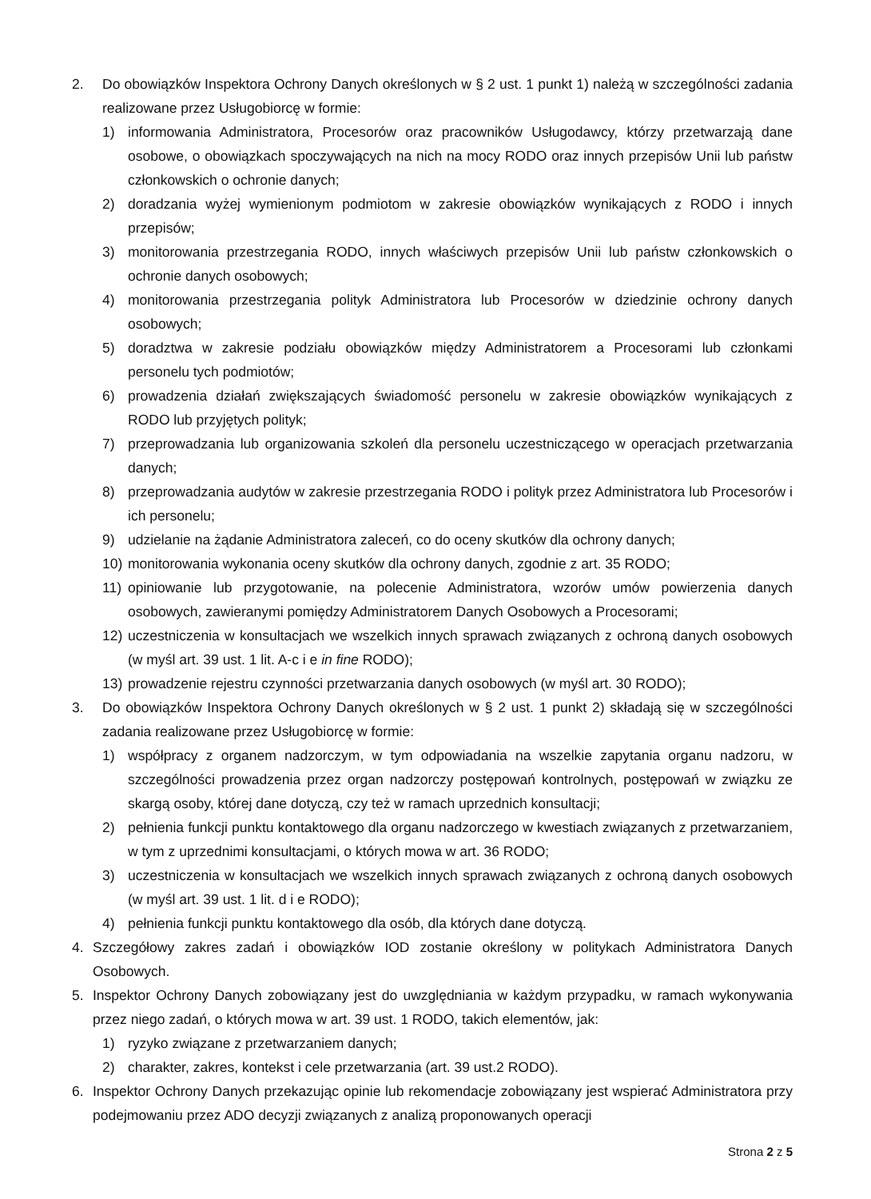2. Do obowiązków Inspektora Ochrony Danych określonych w § 2 ust. 1 punkt 1) należą w szczególności zadania realizowane przez Usługobiorcę w formie:
1) informowania Administratora, Procesorów oraz pracowników Usługodawcy, którzy przetwarzają dane osobowe, o obowiązkach spoczywających na nich na mocy RODO oraz innych przepisów Unii lub państw członkowskich o ochronie danych;
2) doradzania wyżej wymienionym podmiotom w zakresie obowiązków wynikających z RODO i innych przepisów;
3) monitorowania przestrzegania RODO, innych właściwych przepisów Unii lub państw członkowskich o ochronie danych osobowych;
4) monitorowania przestrzegania polityk Administratora lub Procesorów w dziedzinie ochrony danych osobowych;
5) doradztwa w zakresie podziału obowiązków między Administratorem a Procesorami lub członkami personelu tych podmiotów;
6) prowadzenia działań zwiększających świadomość personelu w zakresie obowiązków wynikających z RODO lub przyjętych polityk;
7) przeprowadzania lub organizowania szkoleń dla personelu uczestniczącego w operacjach przetwarzania danych;
8) przeprowadzania audytów w zakresie przestrzegania RODO i polityk przez Administratora lub Procesorów i ich personelu;
9) udzielanie na żądanie Administratora zaleceń, co do oceny skutków dla ochrony danych;
10) monitorowania wykonania oceny skutków dla ochrony danych, zgodnie z art. 35 RODO;
11) opiniowanie lub przygotowanie, na polecenie Administratora, wzorów umów powierzenia danych osobowych, zawieranymi pomiędzy Administratorem Danych Osobowych a Procesorami;
12) uczestniczenia w konsultacjach we wszelkich innych sprawach związanych z ochroną danych osobowych (w myśl art. 39 ust. 1 lit. A-c i e in fine RODO);
13) prowadzenie rejestru czynności przetwarzania danych osobowych (w myśl art. 30 RODO);
3. Do obowiązków Inspektora Ochrony Danych określonych w § 2 ust. 1 punkt 2) składają się w szczególności zadania realizowane przez Usługobiorcę w formie:
1) współpracy z organem nadzorczym, w tym odpowiadania na wszelkie zapytania organu nadzoru, w szczególności prowadzenia przez organ nadzorczy postępowań kontrolnych, postępowań w związku ze skargą osoby, której dane dotyczą, czy też w ramach uprzednich konsultacji;
2) pełnienia funkcji punktu kontaktowego dla organu nadzorczego w kwestiach związanych z przetwarzaniem, w tym z uprzednimi konsultacjami, o których mowa w art. 36 RODO;
3) uczestniczenia w konsultacjach we wszelkich innych sprawach związanych z ochroną danych osobowych (w myśl art. 39 ust. 1 lit. d i e RODO);
4) pełnienia funkcji punktu kontaktowego dla osób, dla których dane dotyczą.
4. Szczegółowy zakres zadań i obowiązków IOD zostanie określony w politykach Administratora Danych Osobowych.
5. Inspektor Ochrony Danych zobowiązany jest do uwzględniania w każdym przypadku, w ramach wykonywania przez niego zadań, o których mowa w art. 39 ust. 1 RODO, takich elementów, jak:
1) ryzyko związane z przetwarzaniem danych;
2) charakter, zakres, kontekst i cele przetwarzania (art. 39 ust.2 RODO).
6. Inspektor Ochrony Danych przekazując opinie lub rekomendacje zobowiązany jest wspierać Administratora przy podejmowaniu przez ADO decyzji związanych z analizą proponowanych operacji
Strona 2 z 5